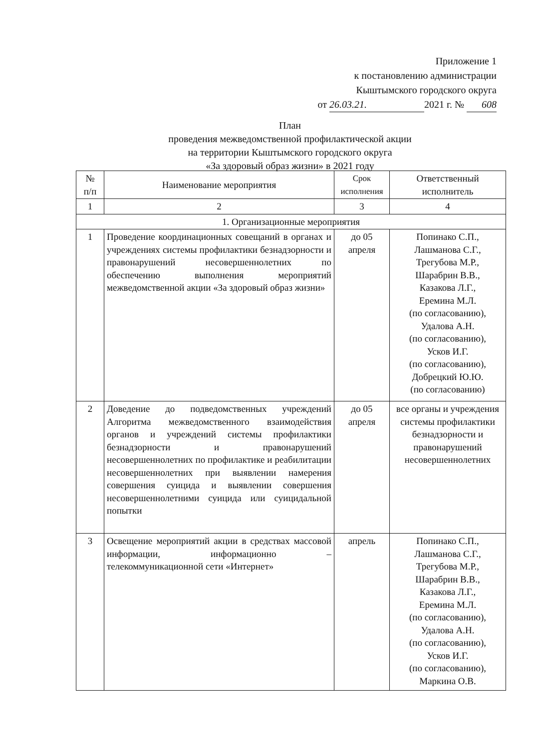Приложение 1
к постановлению администрации
Кыштымского городского округа
от 26.03.21. 2021 г. № 608
План
проведения межведомственной профилактической акции
на территории Кыштымского городского округа
«За здоровый образ жизни» в 2021 году
| № п/п | Наименование мероприятия | Срок исполнения | Ответственный исполнитель |
| --- | --- | --- | --- |
| 1 | 2 | 3 | 4 |
| 1. Организационные мероприятия | | | |
| 1 | Проведение координационных совещаний в органах и учреждениях системы профилактики безнадзорности и правонарушений несовершеннолетних по обеспечению выполнения мероприятий межведомственной акции «За здоровый образ жизни» | до 05 апреля | Попинако С.П., Лашманова С.Г., Трегубова М.Р., Шарабрин В.В., Казакова Л.Г., Еремина М.Л. (по согласованию), Удалова А.Н. (по согласованию), Усков И.Г. (по согласованию), Добрецкий Ю.Ю. (по согласованию) |
| 2 | Доведение до подведомственных учреждений Алгоритма межведомственного взаимодействия органов и учреждений системы профилактики безнадзорности и правонарушений несовершеннолетних по профилактике и реабилитации несовершеннолетних при выявлении намерения совершения суицида и выявлении совершения несовершеннолетними суицида или суицидальной попытки | до 05 апреля | все органы и учреждения системы профилактики безнадзорности и правонарушений несовершеннолетних |
| 3 | Освещение мероприятий акции в средствах массовой информации, информационно – телекоммуникационной сети «Интернет» | апрель | Попинако С.П., Лашманова С.Г., Трегубова М.Р., Шарабрин В.В., Казакова Л.Г., Еремина М.Л. (по согласованию), Удалова А.Н. (по согласованию), Усков И.Г. (по согласованию), Маркина О.В. |